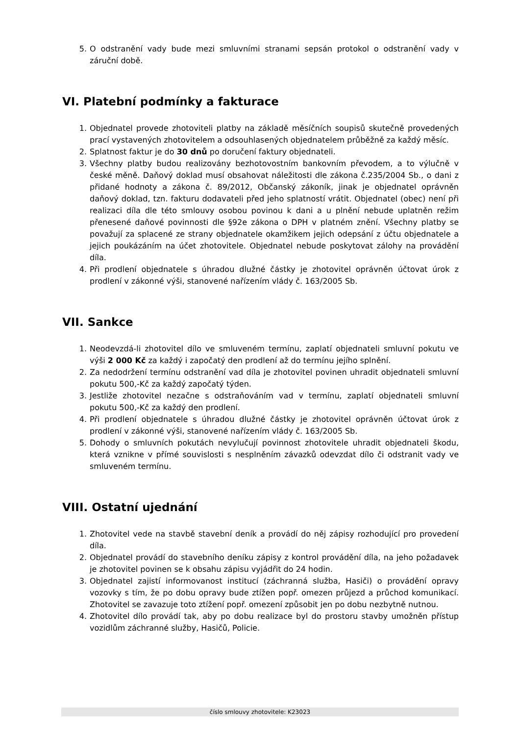5. O odstranění vady bude mezi smluvními stranami sepsán protokol o odstranění vady v záruční době.
VI. Platební podmínky a fakturace
1. Objednatel provede zhotoviteli platby na základě měsíčních soupisů skutečně provedených prací vystavených zhotovitelem a odsouhlasených objednatelem průběžně za každý měsíc.
2. Splatnost faktur je do 30 dnů po doručení faktury objednateli.
3. Všechny platby budou realizovány bezhotovostním bankovním převodem, a to výlučně v české měně. Daňový doklad musí obsahovat náležitosti dle zákona č.235/2004 Sb., o dani z přidané hodnoty a zákona č. 89/2012, Občanský zákoník, jinak je objednatel oprávněn daňový doklad, tzn. fakturu dodavateli před jeho splatností vrátit. Objednatel (obec) není při realizaci díla dle této smlouvy osobou povinou k dani a u plnění nebude uplatněn režim přenesené daňové povinnosti dle §92e zákona o DPH v platném znění. Všechny platby se považují za splacené ze strany objednatele okamžikem jejich odepsání z účtu objednatele a jejich poukázáním na účet zhotovitele. Objednatel nebude poskytovat zálohy na provádění díla.
4. Při prodlení objednatele s úhradou dlužné částky je zhotovitel oprávněn účtovat úrok z prodlení v zákonné výši, stanovené nařízením vlády č. 163/2005 Sb.
VII. Sankce
1. Neodevzdá-li zhotovitel dílo ve smluveném termínu, zaplatí objednateli smluvní pokutu ve výši 2 000 Kč za každý i započatý den prodlení až do termínu jejího splnění.
2. Za nedodržení termínu odstranění vad díla je zhotovitel povinen uhradit objednateli smluvní pokutu 500,-Kč za každý započatý týden.
3. Jestliže zhotovitel nezačne s odstraňováním vad v termínu, zaplatí objednateli smluvní pokutu 500,-Kč za každý den prodlení.
4. Při prodlení objednatele s úhradou dlužné částky je zhotovitel oprávněn účtovat úrok z prodlení v zákonné výši, stanovené nařízením vlády č. 163/2005 Sb.
5. Dohody o smluvních pokutách nevylučují povinnost zhotovitele uhradit objednateli škodu, která vznikne v přímé souvislosti s nesplněním závazků odevzdat dílo či odstranit vady ve smluveném termínu.
VIII. Ostatní ujednání
1. Zhotovitel vede na stavbě stavební deník a provádí do něj zápisy rozhodující pro provedení díla.
2. Objednatel provádí do stavebního deníku zápisy z kontrol provádění díla, na jeho požadavek je zhotovitel povinen se k obsahu zápisu vyjádřit do 24 hodin.
3. Objednatel zajistí informovanost institucí (záchranná služba, Hasiči) o provádění opravy vozovky s tím, že po dobu opravy bude ztížen popř. omezen průjezd a průchod komunikací. Zhotovitel se zavazuje toto ztížení popř. omezení způsobit jen po dobu nezbytně nutnou.
4. Zhotovitel dílo provádí tak, aby po dobu realizace byl do prostoru stavby umožněn přístup vozidlům záchranné služby, Hasičů, Policie.
číslo smlouvy zhotovitele: K23023